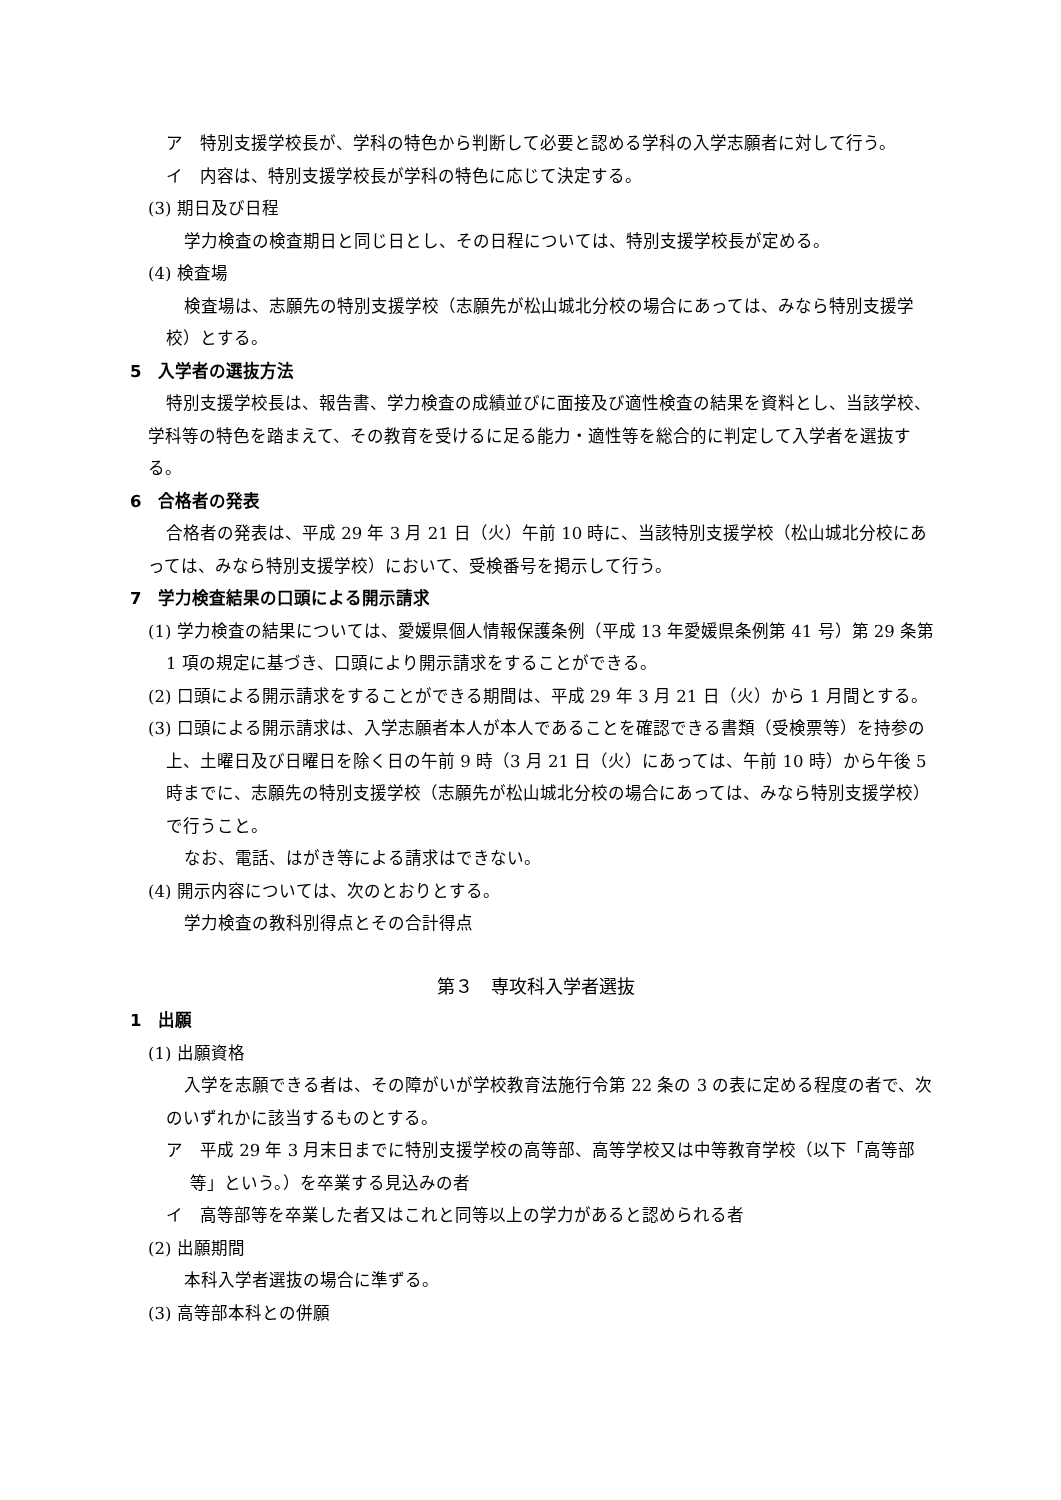ア　特別支援学校長が、学科の特色から判断して必要と認める学科の入学志願者に対して行う。
イ　内容は、特別支援学校長が学科の特色に応じて決定する。
(3) 期日及び日程
学力検査の検査期日と同じ日とし、その日程については、特別支援学校長が定める。
(4) 検査場
検査場は、志願先の特別支援学校（志願先が松山城北分校の場合にあっては、みなら特別支援学校）とする。
5　入学者の選抜方法
特別支援学校長は、報告書、学力検査の成績並びに面接及び適性検査の結果を資料とし、当該学校、学科等の特色を踏まえて、その教育を受けるに足る能力・適性等を総合的に判定して入学者を選抜する。
6　合格者の発表
合格者の発表は、平成 29 年 3 月 21 日（火）午前 10 時に、当該特別支援学校（松山城北分校にあっては、みなら特別支援学校）において、受検番号を掲示して行う。
7　学力検査結果の口頭による開示請求
(1) 学力検査の結果については、愛媛県個人情報保護条例（平成 13 年愛媛県条例第 41 号）第 29 条第 1 項の規定に基づき、口頭により開示請求をすることができる。
(2) 口頭による開示請求をすることができる期間は、平成 29 年 3 月 21 日（火）から 1 月間とする。
(3) 口頭による開示請求は、入学志願者本人が本人であることを確認できる書類（受検票等）を持参の上、土曜日及び日曜日を除く日の午前 9 時（3 月 21 日（火）にあっては、午前 10 時）から午後 5 時までに、志願先の特別支援学校（志願先が松山城北分校の場合にあっては、みなら特別支援学校）で行うこと。
なお、電話、はがき等による請求はできない。
(4) 開示内容については、次のとおりとする。
学力検査の教科別得点とその合計得点
第３　専攻科入学者選抜
1　出願
(1) 出願資格
入学を志願できる者は、その障がいが学校教育法施行令第 22 条の 3 の表に定める程度の者で、次のいずれかに該当するものとする。
ア　平成 29 年 3 月末日までに特別支援学校の高等部、高等学校又は中等教育学校（以下「高等部等」という。）を卒業する見込みの者
イ　高等部等を卒業した者又はこれと同等以上の学力があると認められる者
(2) 出願期間
本科入学者選抜の場合に準ずる。
(3) 高等部本科との併願